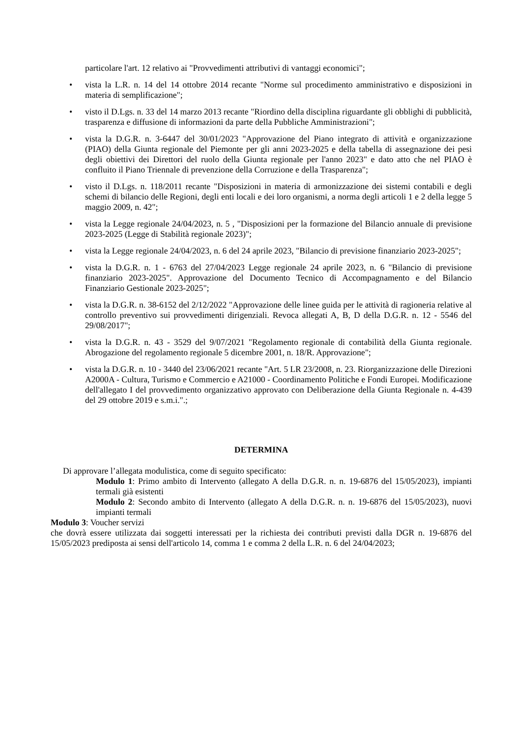particolare l'art. 12 relativo ai "Provvedimenti attributivi di vantaggi economici";
• vista la L.R. n. 14 del 14 ottobre 2014 recante "Norme sul procedimento amministrativo e disposizioni in materia di semplificazione";
• visto il D.Lgs. n. 33 del 14 marzo 2013 recante "Riordino della disciplina riguardante gli obblighi di pubblicità, trasparenza e diffusione di informazioni da parte della Pubbliche Amministrazioni";
• vista la D.G.R. n. 3-6447 del 30/01/2023 "Approvazione del Piano integrato di attività e organizzazione (PIAO) della Giunta regionale del Piemonte per gli anni 2023-2025 e della tabella di assegnazione dei pesi degli obiettivi dei Direttori del ruolo della Giunta regionale per l'anno 2023" e dato atto che nel PIAO è confluito il Piano Triennale di prevenzione della Corruzione e della Trasparenza";
• visto il D.Lgs. n. 118/2011 recante "Disposizioni in materia di armonizzazione dei sistemi contabili e degli schemi di bilancio delle Regioni, degli enti locali e dei loro organismi, a norma degli articoli 1 e 2 della legge 5 maggio 2009, n. 42";
• vista la Legge regionale 24/04/2023, n. 5 , "Disposizioni per la formazione del Bilancio annuale di previsione 2023-2025 (Legge di Stabilità regionale 2023)";
• vista la Legge regionale 24/04/2023, n. 6 del 24 aprile 2023, "Bilancio di previsione finanziario 2023-2025";
• vista la D.G.R. n. 1 - 6763 del 27/04/2023 Legge regionale 24 aprile 2023, n. 6 "Bilancio di previsione finanziario 2023-2025". Approvazione del Documento Tecnico di Accompagnamento e del Bilancio Finanziario Gestionale 2023-2025";
• vista la D.G.R. n. 38-6152 del 2/12/2022 "Approvazione delle linee guida per le attività di ragioneria relative al controllo preventivo sui provvedimenti dirigenziali. Revoca allegati A, B, D della D.G.R. n. 12 - 5546 del 29/08/2017";
• vista la D.G.R. n. 43 - 3529 del 9/07/2021 "Regolamento regionale di contabilità della Giunta regionale. Abrogazione del regolamento regionale 5 dicembre 2001, n. 18/R. Approvazione";
• vista la D.G.R. n. 10 - 3440 del 23/06/2021 recante "Art. 5 LR 23/2008, n. 23. Riorganizzazione delle Direzioni A2000A - Cultura, Turismo e Commercio e A21000 - Coordinamento Politiche e Fondi Europei. Modificazione dell'allegato I del provvedimento organizzativo approvato con Deliberazione della Giunta Regionale n. 4-439 del 29 ottobre 2019 e s.m.i.".;
DETERMINA
Di approvare l’allegata modulistica, come di seguito specificato:
Modulo 1: Primo ambito di Intervento (allegato A della D.G.R. n. n. 19-6876 del 15/05/2023), impianti termali già esistenti
Modulo 2: Secondo ambito di Intervento (allegato A della D.G.R. n. n. 19-6876 del 15/05/2023), nuovi impianti termali
Modulo 3: Voucher servizi
che dovrà essere utilizzata dai soggetti interessati per la richiesta dei contributi previsti dalla DGR n. 19-6876 del 15/05/2023 prediposta ai sensi dell'articolo 14, comma 1 e comma 2 della L.R. n. 6 del 24/04/2023;